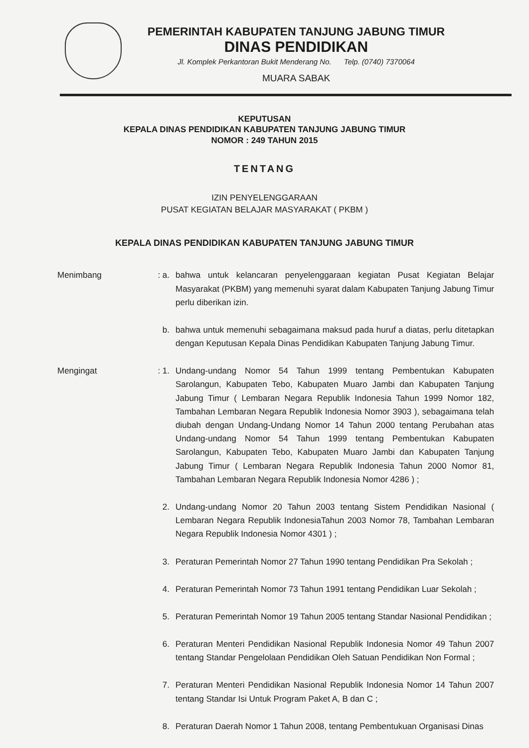PEMERINTAH KABUPATEN TANJUNG JABUNG TIMUR
DINAS PENDIDIKAN
Jl. Komplek Perkantoran Bukit Menderang No. Telp. (0740) 7370064
MUARA SABAK
KEPUTUSAN
KEPALA DINAS PENDIDIKAN KABUPATEN TANJUNG JABUNG TIMUR
NOMOR : 249 TAHUN 2015
TENTANG
IZIN PENYELENGGARAAN
PUSAT KEGIATAN BELAJAR MASYARAKAT ( PKBM )
KEPALA DINAS PENDIDIKAN KABUPATEN TANJUNG JABUNG TIMUR
Menimbang : a. bahwa untuk kelancaran penyelenggaraan kegiatan Pusat Kegiatan Belajar Masyarakat (PKBM) yang memenuhi syarat dalam Kabupaten Tanjung Jabung Timur perlu diberikan izin.
b. bahwa untuk memenuhi sebagaimana maksud pada huruf a diatas, perlu ditetapkan dengan Keputusan Kepala Dinas Pendidikan Kabupaten Tanjung Jabung Timur.
Mengingat : 1. Undang-undang Nomor 54 Tahun 1999 tentang Pembentukan Kabupaten Sarolangun, Kabupaten Tebo, Kabupaten Muaro Jambi dan Kabupaten Tanjung Jabung Timur ( Lembaran Negara Republik Indonesia Tahun 1999 Nomor 182, Tambahan Lembaran Negara Republik Indonesia Nomor 3903 ), sebagaimana telah diubah dengan Undang-Undang Nomor 14 Tahun 2000 tentang Perubahan atas Undang-undang Nomor 54 Tahun 1999 tentang Pembentukan Kabupaten Sarolangun, Kabupaten Tebo, Kabupaten Muaro Jambi dan Kabupaten Tanjung Jabung Timur ( Lembaran Negara Republik Indonesia Tahun 2000 Nomor 81, Tambahan Lembaran Negara Republik Indonesia Nomor 4286 ) ;
2. Undang-undang Nomor 20 Tahun 2003 tentang Sistem Pendidikan Nasional ( Lembaran Negara Republik IndonesiaTahun 2003 Nomor 78, Tambahan Lembaran Negara Republik Indonesia Nomor 4301 ) ;
3. Peraturan Pemerintah Nomor 27 Tahun 1990 tentang Pendidikan Pra Sekolah ;
4. Peraturan Pemerintah Nomor 73 Tahun 1991 tentang Pendidikan Luar Sekolah ;
5. Peraturan Pemerintah Nomor 19 Tahun 2005 tentang Standar Nasional Pendidikan ;
6. Peraturan Menteri Pendidikan Nasional Republik Indonesia Nomor 49 Tahun 2007 tentang Standar Pengelolaan Pendidikan Oleh Satuan Pendidikan Non Formal ;
7. Peraturan Menteri Pendidikan Nasional Republik Indonesia Nomor 14 Tahun 2007 tentang Standar Isi Untuk Program Paket A, B dan C ;
8. Peraturan Daerah Nomor 1 Tahun 2008, tentang Pembentukuan Organisasi Dinas